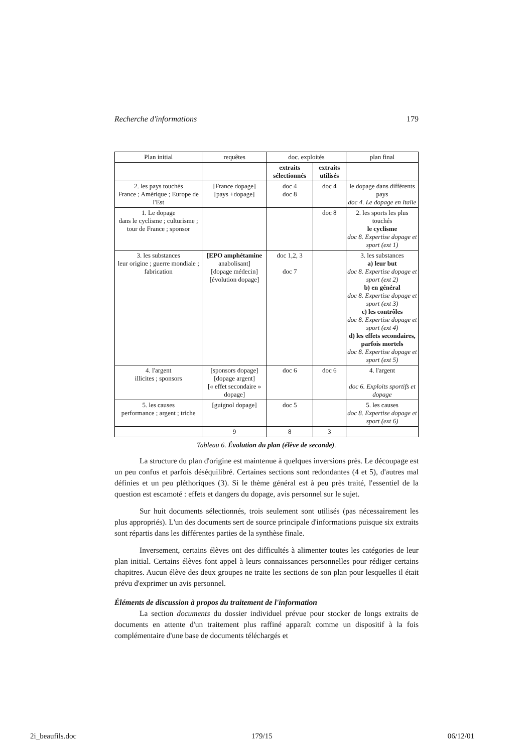Recherche d'informations 179
| Plan initial | requêtes | doc. exploités | | plan final |
| --- | --- | --- | --- | --- |
| | | extraits sélectionnés | extraits utilisés | |
| 2. les pays touchés France ; Amérique ; Europe de l'Est | [France dopage] [pays +dopage] | doc 4 doc 8 | doc 4 | le dopage dans différents pays doc 4. Le dopage en Italie |
| 1. Le dopage dans le cyclisme ; culturisme ; tour de France ; sponsor | | | doc 8 | 2. les sports les plus touchés le cyclisme doc 8. Expertise dopage et sport (ext 1) |
| 3. les substances leur origine ; guerre mondiale ; fabrication | [EPO amphétamine anabolisant] [dopage médecin] [évolution dopage] | doc 1,2, 3 doc 7 | | 3. les substances a) leur but doc 8. Expertise dopage et sport (ext 2) b) en général doc 8. Expertise dopage et sport (ext 3) c) les contrôles doc 8. Expertise dopage et sport (ext 4) d) les effets secondaires, parfois mortels doc 8. Expertise dopage et sport (ext 5) |
| 4. l'argent illicites ; sponsors | [sponsors dopage] [dopage argent] [« effet secondaire » dopage] | doc 6 | doc 6 | 4. l'argent doc 6. Exploits sportifs et dopage |
| 5. les causes performance ; argent ; triche | [guignol dopage] | doc 5 | | 5. les causes doc 8. Expertise dopage et sport (ext 6) |
| | 9 | 8 | 3 | |
Tableau 6. Évolution du plan (élève de seconde).
La structure du plan d'origine est maintenue à quelques inversions près. Le découpage est un peu confus et parfois déséquilibré. Certaines sections sont redondantes (4 et 5), d'autres mal définies et un peu pléthoriques (3). Si le thème général est à peu près traité, l'essentiel de la question est escamoté : effets et dangers du dopage, avis personnel sur le sujet.
Sur huit documents sélectionnés, trois seulement sont utilisés (pas nécessairement les plus appropriés). L'un des documents sert de source principale d'informations puisque six extraits sont répartis dans les différentes parties de la synthèse finale.
Inversement, certains élèves ont des difficultés à alimenter toutes les catégories de leur plan initial. Certains élèves font appel à leurs connaissances personnelles pour rédiger certains chapitres. Aucun élève des deux groupes ne traite les sections de son plan pour lesquelles il était prévu d'exprimer un avis personnel.
Éléments de discussion à propos du traitement de l'information
La section documents du dossier individuel prévue pour stocker de longs extraits de documents en attente d'un traitement plus raffiné apparaît comme un dispositif à la fois complémentaire d'une base de documents téléchargés et
2i_beaufils.doc 179/15 06/12/01